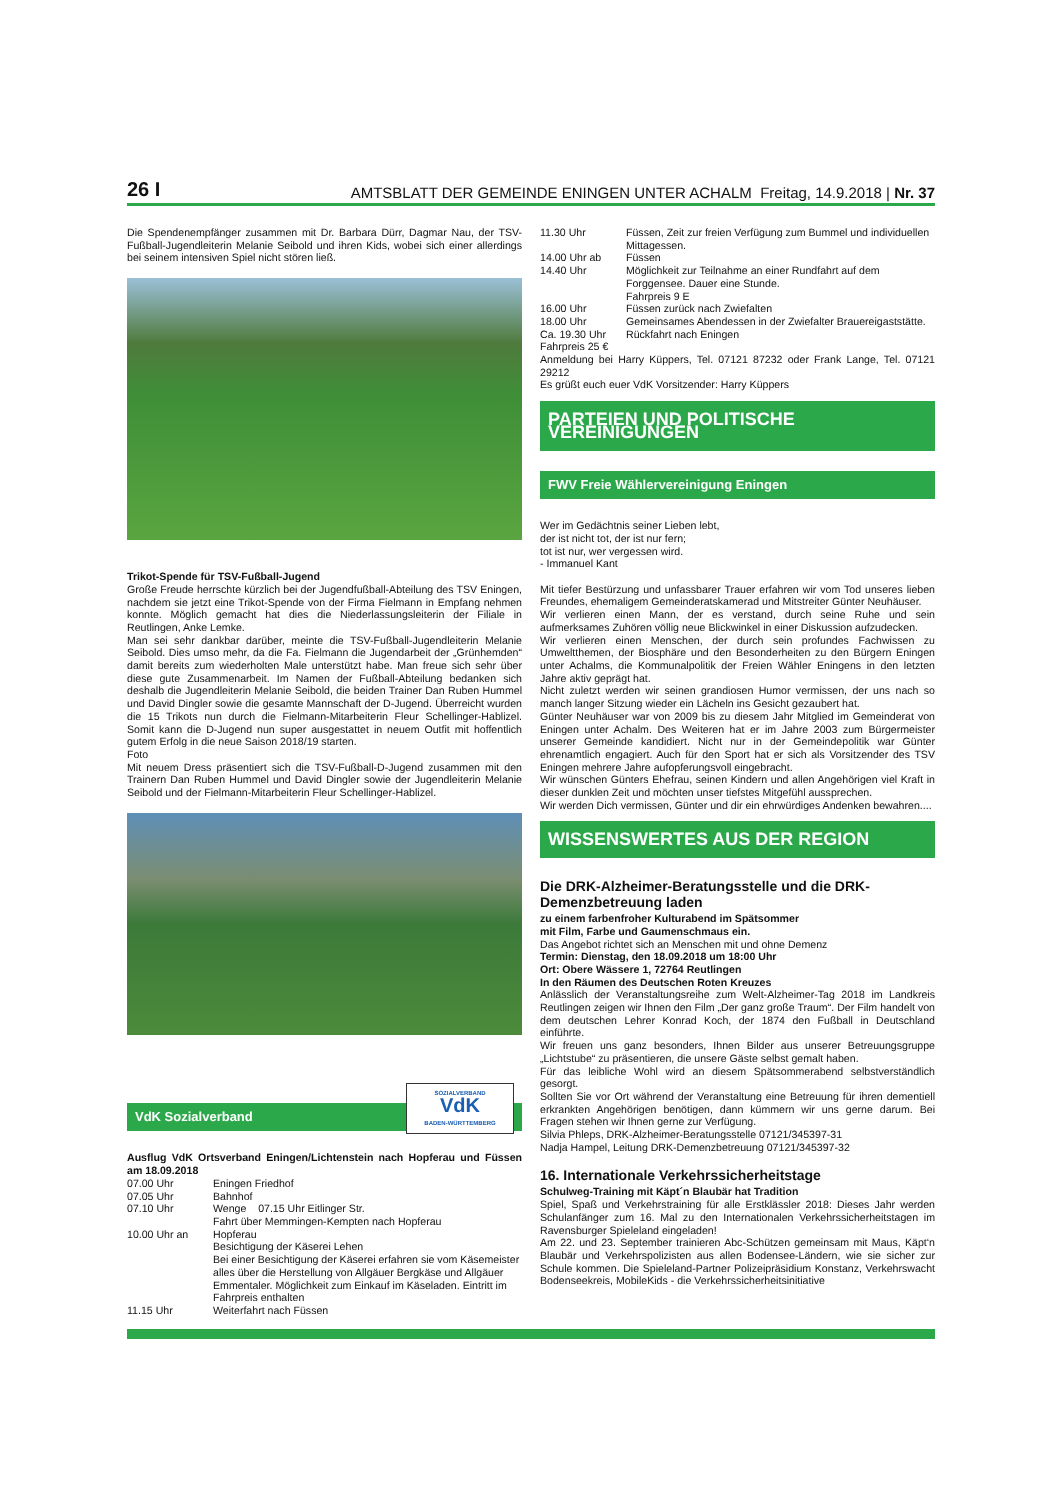26 I AMTSBLATT DER GEMEINDE ENINGEN UNTER ACHALM Freitag, 14.9.2018 | Nr. 37
Die Spendenempfänger zusammen mit Dr. Barbara Dürr, Dagmar Nau, der TSV-Fußball-Jugendleiterin Melanie Seibold und ihren Kids, wobei sich einer allerdings bei seinem intensiven Spiel nicht stören ließ.
Trikot-Spende für TSV-Fußball-Jugend
Große Freude herrschte kürzlich bei der Jugendfußball-Abteilung des TSV Eningen, nachdem sie jetzt eine Trikot-Spende von der Firma Fielmann in Empfang nehmen konnte. Möglich gemacht hat dies die Niederlassungsleiterin der Filiale in Reutlingen, Anke Lemke.
Man sei sehr dankbar darüber, meinte die TSV-Fußball-Jugendleiterin Melanie Seibold. Dies umso mehr, da die Fa. Fielmann die Jugendarbeit der „Grünhemden“ damit bereits zum wiederholten Male unterstützt habe. Man freue sich sehr über diese gute Zusammenarbeit. Im Namen der Fußball-Abteilung bedanken sich deshalb die Jugendleiterin Melanie Seibold, die beiden Trainer Dan Ruben Hummel und David Dingler sowie die gesamte Mannschaft der D-Jugend. Überreicht wurden die 15 Trikots nun durch die Fielmann-Mitarbeiterin Fleur Schellinger-Hablizel. Somit kann die D-Jugend nun super ausgestattet in neuem Outfit mit hoffentlich gutem Erfolg in die neue Saison 2018/19 starten.
Foto
Mit neuem Dress präsentiert sich die TSV-Fußball-D-Jugend zusammen mit den Trainern Dan Ruben Hummel und David Dingler sowie der Jugendleiterin Melanie Seibold und der Fielmann-Mitarbeiterin Fleur Schellinger-Hablizel.
VdK Sozialverband
SOZIALVERBAND
VdK
BADEN-WÜRTTEMBERG
Ausflug VdK Ortsverband Eningen/Lichtenstein nach Hopferau und Füssen am 18.09.2018
| 07.00 Uhr | Eningen Friedhof |
| 07.05 Uhr | Bahnhof |
| 07.10 Uhr | Wenge 07.15 Uhr Eitlinger Str. Fahrt über Memmingen-Kempten nach Hopferau |
| 10.00 Uhr an | Hopferau Besichtigung der Käserei Lehen Bei einer Besichtigung der Käserei erfahren sie vom Käsemeister alles über die Herstellung von Allgäuer Bergkäse und Allgäuer Emmentaler. Möglichkeit zum Einkauf im Käseladen. Eintritt im Fahrpreis enthalten |
| 11.15 Uhr | Weiterfahrt nach Füssen |
| 11.30 Uhr | Füssen, Zeit zur freien Verfügung zum Bummel und individuellen Mittagessen. |
| 14.00 Uhr ab | Füssen |
| 14.40 Uhr | Möglichkeit zur Teilnahme an einer Rundfahrt auf dem Forggensee. Dauer eine Stunde. Fahrpreis 9 E |
| 16.00 Uhr | Füssen zurück nach Zwiefalten |
| 18.00 Uhr | Gemeinsames Abendessen in der Zwiefalter Brauereigaststätte. |
| Ca. 19.30 Uhr | Rückfahrt nach Eningen |
Fahrpreis 25 €
Anmeldung bei Harry Küppers, Tel. 07121 87232 oder Frank Lange, Tel. 07121 29212
Es grüßt euch euer VdK Vorsitzender: Harry Küppers
PARTEIEN UND POLITISCHE VEREINIGUNGEN
FWV Freie Wählervereinigung Eningen
Wer im Gedächtnis seiner Lieben lebt,
der ist nicht tot, der ist nur fern;
tot ist nur, wer vergessen wird.
- Immanuel Kant
Mit tiefer Bestürzung und unfassbarer Trauer erfahren wir vom Tod unseres lieben Freundes, ehemaligem Gemeinderatskamerad und Mitstreiter Günter Neuhäuser.
Wir verlieren einen Mann, der es verstand, durch seine Ruhe und sein aufmerksames Zuhören völlig neue Blickwinkel in einer Diskussion aufzudecken.
Wir verlieren einen Menschen, der durch sein profundes Fachwissen zu Umweltthemen, der Biosphäre und den Besonderheiten zu den Bürgern Eningen unter Achalms, die Kommunalpolitik der Freien Wähler Eningens in den letzten Jahre aktiv geprägt hat.
Nicht zuletzt werden wir seinen grandiosen Humor vermissen, der uns nach so manch langer Sitzung wieder ein Lächeln ins Gesicht gezaubert hat.
Günter Neuhäuser war von 2009 bis zu diesem Jahr Mitglied im Gemeinderat von Eningen unter Achalm. Des Weiteren hat er im Jahre 2003 zum Bürgermeister unserer Gemeinde kandidiert. Nicht nur in der Gemeindepolitik war Günter ehrenamtlich engagiert. Auch für den Sport hat er sich als Vorsitzender des TSV Eningen mehrere Jahre aufopferungsvoll eingebracht.
Wir wünschen Günters Ehefrau, seinen Kindern und allen Angehörigen viel Kraft in dieser dunklen Zeit und möchten unser tiefstes Mitgefühl aussprechen.
Wir werden Dich vermissen, Günter und dir ein ehrwürdiges Andenken bewahren....
WISSENSWERTES AUS DER REGION
Die DRK-Alzheimer-Beratungsstelle und die DRK-Demenzbetreuung laden
zu einem farbenfroher Kulturabend im Spätsommer
mit Film, Farbe und Gaumenschmaus ein.
Das Angebot richtet sich an Menschen mit und ohne Demenz
Termin: Dienstag, den 18.09.2018 um 18:00 Uhr
Ort: Obere Wässere 1, 72764 Reutlingen
In den Räumen des Deutschen Roten Kreuzes
Anlässlich der Veranstaltungsreihe zum Welt-Alzheimer-Tag 2018 im Landkreis Reutlingen zeigen wir Ihnen den Film „Der ganz große Traum“. Der Film handelt von dem deutschen Lehrer Konrad Koch, der 1874 den Fußball in Deutschland einführte.
Wir freuen uns ganz besonders, Ihnen Bilder aus unserer Betreuungsgruppe „Lichtstube“ zu präsentieren, die unsere Gäste selbst gemalt haben.
Für das leibliche Wohl wird an diesem Spätsommerabend selbstverständlich gesorgt.
Sollten Sie vor Ort während der Veranstaltung eine Betreuung für ihren dementiell erkrankten Angehörigen benötigen, dann kümmern wir uns gerne darum. Bei Fragen stehen wir Ihnen gerne zur Verfügung.
Silvia Phleps, DRK-Alzheimer-Beratungsstelle 07121/345397-31
Nadja Hampel, Leitung DRK-Demenzbetreuung 07121/345397-32
16. Internationale Verkehrssicherheitstage
Schulweg-Training mit Käpt´n Blaubär hat Tradition
Spiel, Spaß und Verkehrstraining für alle Erstklässler 2018: Dieses Jahr werden Schulanfänger zum 16. Mal zu den Internationalen Verkehrssicherheitstagen im Ravensburger Spieleland eingeladen!
Am 22. und 23. September trainieren Abc-Schützen gemeinsam mit Maus, Käpt‘n Blaubär und Verkehrspolizisten aus allen Bodensee-Ländern, wie sie sicher zur Schule kommen. Die Spieleland-Partner Polizeipräsidium Konstanz, Verkehrswacht Bodenseekreis, MobileKids - die Verkehrssicherheitsinitiative